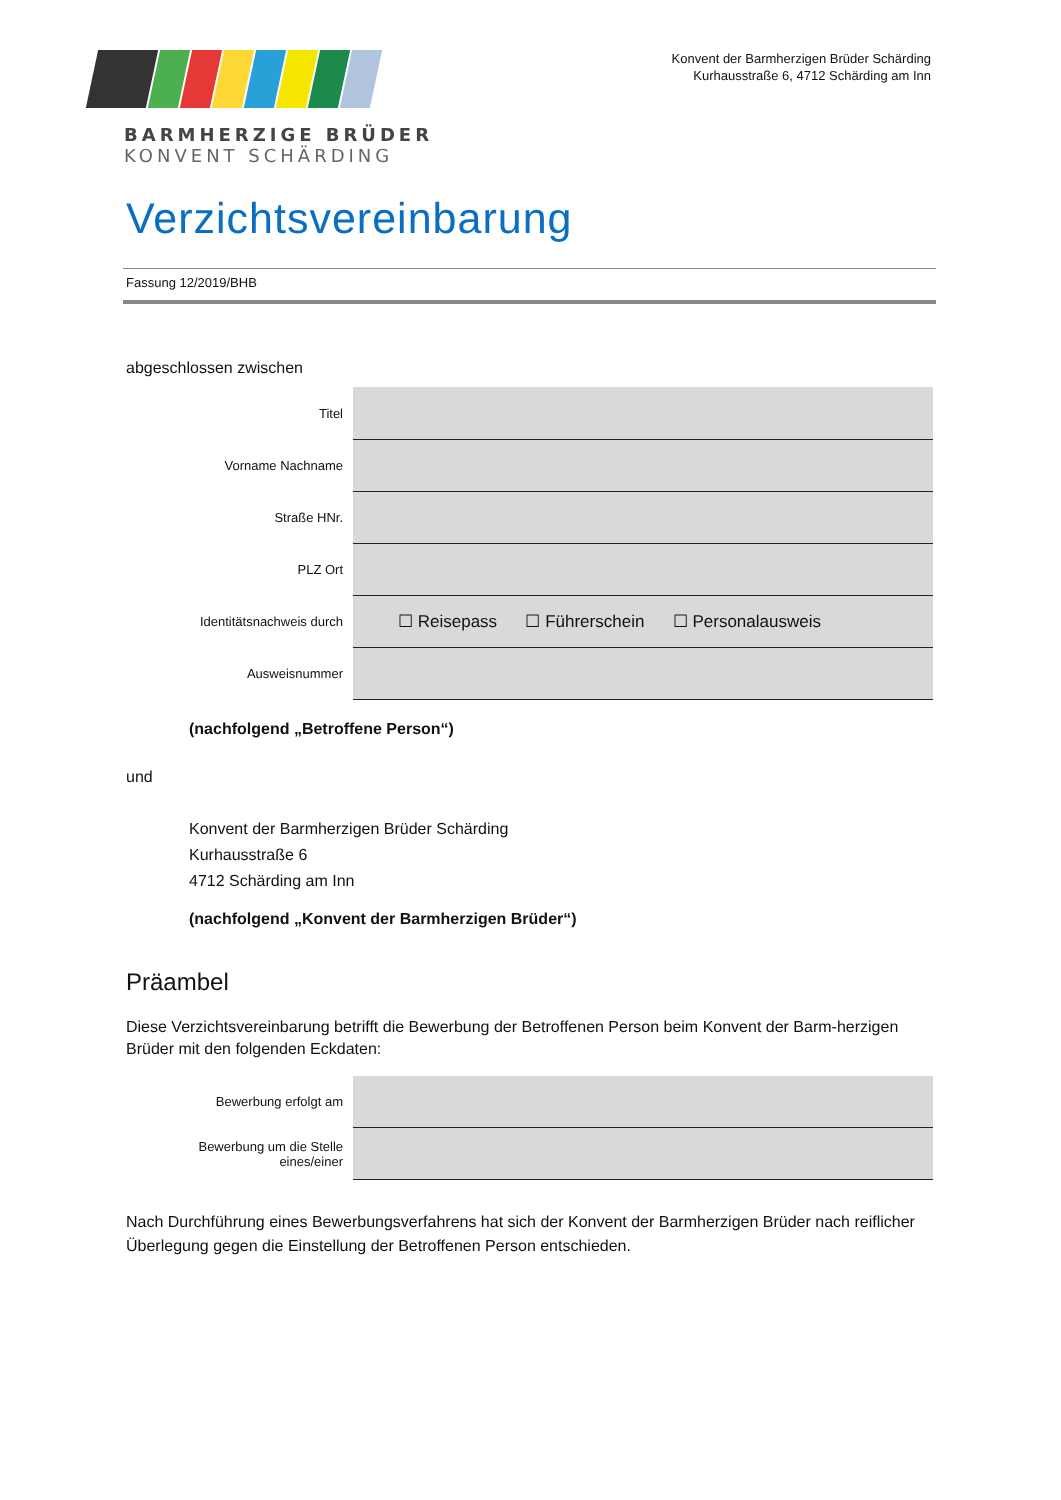BARMHERZIGE BRÜDER
KONVENT SCHÄRDING
Konvent der Barmherzigen Brüder Schärding
Kurhausstraße 6, 4712 Schärding am Inn
Verzichtsvereinbarung
Fassung 12/2019/BHB
abgeschlossen zwischen
| Titel | |
| Vorname Nachname | |
| Straße HNr. | |
| PLZ Ort | |
| Identitätsnachweis durch | ☐ Reisepass ☐ Führerschein ☐ Personalausweis |
| Ausweisnummer | |
(nachfolgend „Betroffene Person“)
und
Konvent der Barmherzigen Brüder Schärding
Kurhausstraße 6
4712 Schärding am Inn
(nachfolgend „Konvent der Barmherzigen Brüder“)
Präambel
Diese Verzichtsvereinbarung betrifft die Bewerbung der Betroffenen Person beim Konvent der Barm-herzigen Brüder mit den folgenden Eckdaten:
| Bewerbung erfolgt am | |
| Bewerbung um die Stelle eines/einer | |
Nach Durchführung eines Bewerbungsverfahrens hat sich der Konvent der Barmherzigen Brüder nach reiflicher Überlegung gegen die Einstellung der Betroffenen Person entschieden.